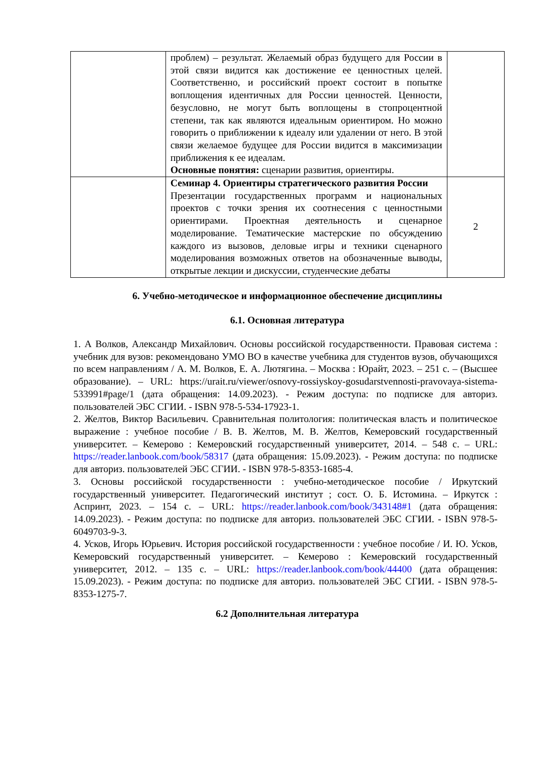| | проблем) – результат. Желаемый образ будущего для России в этой связи видится как достижение ее ценностных целей. Соответственно, и российский проект состоит в попытке воплощения идентичных для России ценностей. Ценности, безусловно, не могут быть воплощены в стопроцентной степени, так как являются идеальным ориентиром. Но можно говорить о приближении к идеалу или удалении от него. В этой связи желаемое будущее для России видится в максимизации приближения к ее идеалам. Основные понятия: сценарии развития, ориентиры. | |
| | Семинар 4. Ориентиры стратегического развития России Презентации государственных программ и национальных проектов с точки зрения их соотнесения с ценностными ориентирами. Проектная деятельность и сценарное моделирование. Тематические мастерские по обсуждению каждого из вызовов, деловые игры и техники сценарного моделирования возможных ответов на обозначенные выводы, открытые лекции и дискуссии, студенческие дебаты | 2 |
6. Учебно-методическое и информационное обеспечение дисциплины
6.1. Основная литература
1. А Волков, Александр Михайлович. Основы российской государственности. Правовая система : учебник для вузов: рекомендовано УМО ВО в качестве учебника для студентов вузов, обучающихся по всем направлениям / А. М. Волков, Е. А. Лютягина. – Москва : Юрайт, 2023. – 251 с. – (Высшее образование). – URL: https://urait.ru/viewer/osnovy-rossiyskoy-gosudarstvennosti-pravovaya-sistema-533991#page/1 (дата обращения: 14.09.2023). - Режим доступа: по подписке для авториз. пользователей ЭБС СГИИ. - ISBN 978-5-534-17923-1.
2. Желтов, Виктор Васильевич. Сравнительная политология: политическая власть и политическое выражение : учебное пособие / В. В. Желтов, М. В. Желтов, Кемеровский государственный университет. – Кемерово : Кемеровский государственный университет, 2014. – 548 с. – URL: https://reader.lanbook.com/book/58317 (дата обращения: 15.09.2023). - Режим доступа: по подписке для авториз. пользователей ЭБС СГИИ. - ISBN 978-5-8353-1685-4.
3. Основы российской государственности : учебно-методическое пособие / Иркутский государственный университет. Педагогический институт ; сост. О. Б. Истомина. – Иркутск : Аспринт, 2023. – 154 с. – URL: https://reader.lanbook.com/book/343148#1 (дата обращения: 14.09.2023). - Режим доступа: по подписке для авториз. пользователей ЭБС СГИИ. - ISBN 978-5-6049703-9-3.
4. Усков, Игорь Юрьевич. История российской государственности : учебное пособие / И. Ю. Усков, Кемеровский государственный университет. – Кемерово : Кемеровский государственный университет, 2012. – 135 с. – URL: https://reader.lanbook.com/book/44400 (дата обращения: 15.09.2023). - Режим доступа: по подписке для авториз. пользователей ЭБС СГИИ. - ISBN 978-5-8353-1275-7.
6.2 Дополнительная литература